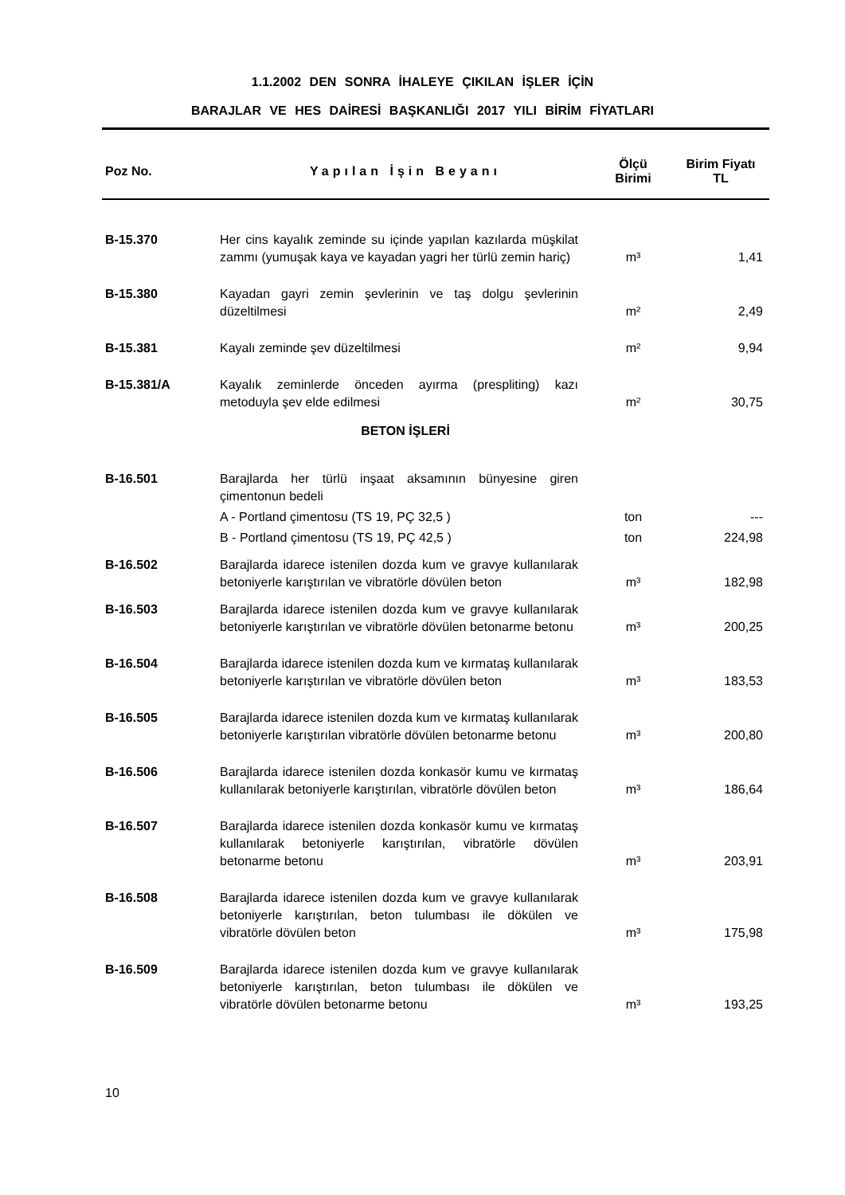1.1.2002 DEN SONRA İHALEYE ÇIKILAN İŞLER İÇİN
BARAJLAR VE HES DAİRESİ BAŞKANLIĞI 2017 YILI BİRİM FİYATLARI
| Poz No. | Yapılan İşin Beyanı | Ölçü Birimi | Birim Fiyatı TL |
| --- | --- | --- | --- |
| B-15.370 | Her cins kayalık zeminde su içinde yapılan kazılarda müşkilat zammı (yumuşak kaya ve kayadan yagri her türlü zemin hariç) | m³ | 1,41 |
| B-15.380 | Kayadan gayri zemin şevlerinin ve taş dolgu şevlerinin düzeltilmesi | m² | 2,49 |
| B-15.381 | Kayalı zeminde şev düzeltilmesi | m² | 9,94 |
| B-15.381/A | Kayalık zeminlerde önceden ayırma (prespliting) kazı metoduyla şev elde edilmesi | m² | 30,75 |
| | BETON İŞLERİ | | |
| B-16.501 | Barajlarda her türlü inşaat aksamının bünyesine giren çimentonun bedeli | | |
| | A - Portland çimentosu (TS 19, PÇ 32,5 ) | ton | --- |
| | B - Portland çimentosu (TS 19, PÇ 42,5 ) | ton | 224,98 |
| B-16.502 | Barajlarda idarece istenilen dozda kum ve gravye kullanılarak betoniyerle karıştırılan ve vibratörle dövülen beton | m³ | 182,98 |
| B-16.503 | Barajlarda idarece istenilen dozda kum ve gravye kullanılarak betoniyerle karıştırılan ve vibratörle dövülen betonarme betonu | m³ | 200,25 |
| B-16.504 | Barajlarda idarece istenilen dozda kum ve kırmataş kullanılarak betoniyerle karıştırılan ve vibratörle dövülen beton | m³ | 183,53 |
| B-16.505 | Barajlarda idarece istenilen dozda kum ve kırmataş kullanılarak betoniyerle karıştırılan vibratörle dövülen betonarme betonu | m³ | 200,80 |
| B-16.506 | Barajlarda idarece istenilen dozda konkasör kumu ve kırmataş kullanılarak betoniyerle karıştırılan, vibratörle dövülen beton | m³ | 186,64 |
| B-16.507 | Barajlarda idarece istenilen dozda konkasör kumu ve kırmataş kullanılarak betoniyerle karıştırılan, vibratörle dövülen betonarme betonu | m³ | 203,91 |
| B-16.508 | Barajlarda idarece istenilen dozda kum ve gravye kullanılarak betoniyerle karıştırılan, beton tulumbası ile dökülen ve vibratörle dövülen beton | m³ | 175,98 |
| B-16.509 | Barajlarda idarece istenilen dozda kum ve gravye kullanılarak betoniyerle karıştırılan, beton tulumbası ile dökülen ve vibratörle dövülen betonarme betonu | m³ | 193,25 |
10